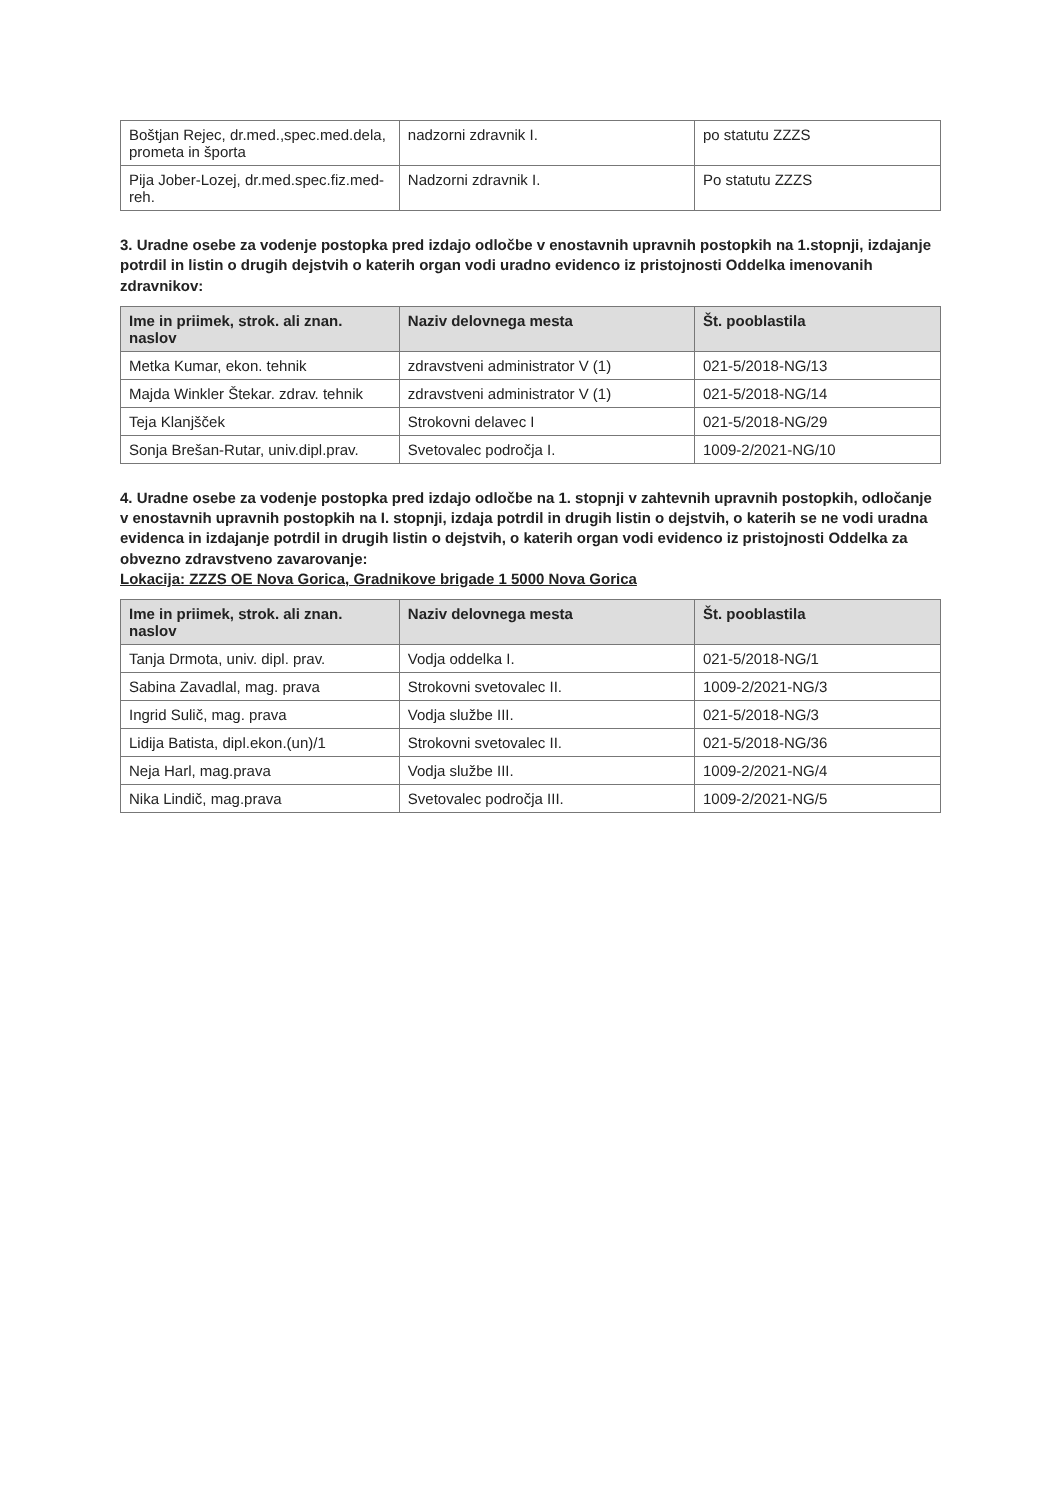| Boštjan Rejec, dr.med.,spec.med.dela, prometa in športa | nadzorni zdravnik I. | po statutu ZZZS |
| Pija Jober-Lozej, dr.med.spec.fiz.med-reh. | Nadzorni zdravnik I. | Po statutu ZZZS |
3. Uradne osebe za vodenje postopka pred izdajo odločbe v enostavnih upravnih postopkih na 1.stopnji, izdajanje potrdil in listin o drugih dejstvih o katerih organ vodi uradno evidenco iz pristojnosti Oddelka imenovanih zdravnikov:
| Ime in priimek, strok. ali znan. naslov | Naziv delovnega mesta | Št. pooblastila |
| --- | --- | --- |
| Metka Kumar, ekon. tehnik | zdravstveni administrator V (1) | 021-5/2018-NG/13 |
| Majda Winkler Štekar. zdrav. tehnik | zdravstveni administrator V (1) | 021-5/2018-NG/14 |
| Teja Klanjšček | Strokovni delavec I | 021-5/2018-NG/29 |
| Sonja Brešan-Rutar, univ.dipl.prav. | Svetovalec področja I. | 1009-2/2021-NG/10 |
4. Uradne osebe za vodenje postopka pred izdajo odločbe na 1. stopnji v zahtevnih upravnih postopkih, odločanje v enostavnih upravnih postopkih na I. stopnji, izdaja potrdil in drugih listin o dejstvih, o katerih se ne vodi uradna evidenca in izdajanje potrdil in drugih listin o dejstvih, o katerih organ vodi evidenco iz pristojnosti Oddelka za obvezno zdravstveno zavarovanje:
Lokacija: ZZZS OE Nova Gorica, Gradnikove brigade 1 5000 Nova Gorica
| Ime in priimek, strok. ali znan. naslov | Naziv delovnega mesta | Št. pooblastila |
| --- | --- | --- |
| Tanja Drmota, univ. dipl. prav. | Vodja oddelka I. | 021-5/2018-NG/1 |
| Sabina Zavadlal, mag. prava | Strokovni svetovalec II. | 1009-2/2021-NG/3 |
| Ingrid Sulič, mag. prava | Vodja službe III. | 021-5/2018-NG/3 |
| Lidija Batista, dipl.ekon.(un)/1 | Strokovni svetovalec II. | 021-5/2018-NG/36 |
| Neja Harl, mag.prava | Vodja službe III. | 1009-2/2021-NG/4 |
| Nika Lindič, mag.prava | Svetovalec področja III. | 1009-2/2021-NG/5 |